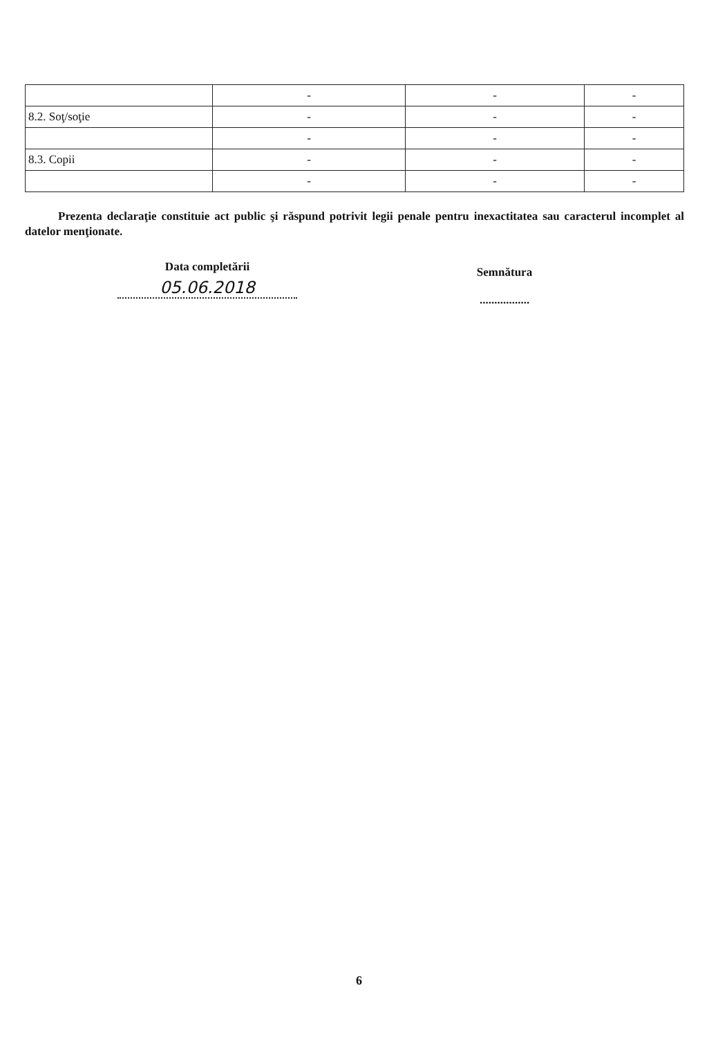| | - | - | - |
| 8.2. Soţ/soţie | - | - | - |
| | - | - | - |
| 8.3. Copii | - | - | - |
| | - | - | - |
Prezenta declaraţie constituie act public şi răspund potrivit legii penale pentru inexactitatea sau caracterul incomplet al datelor menţionate.
Data completării
05.06.2018
Semnătura
.................
6